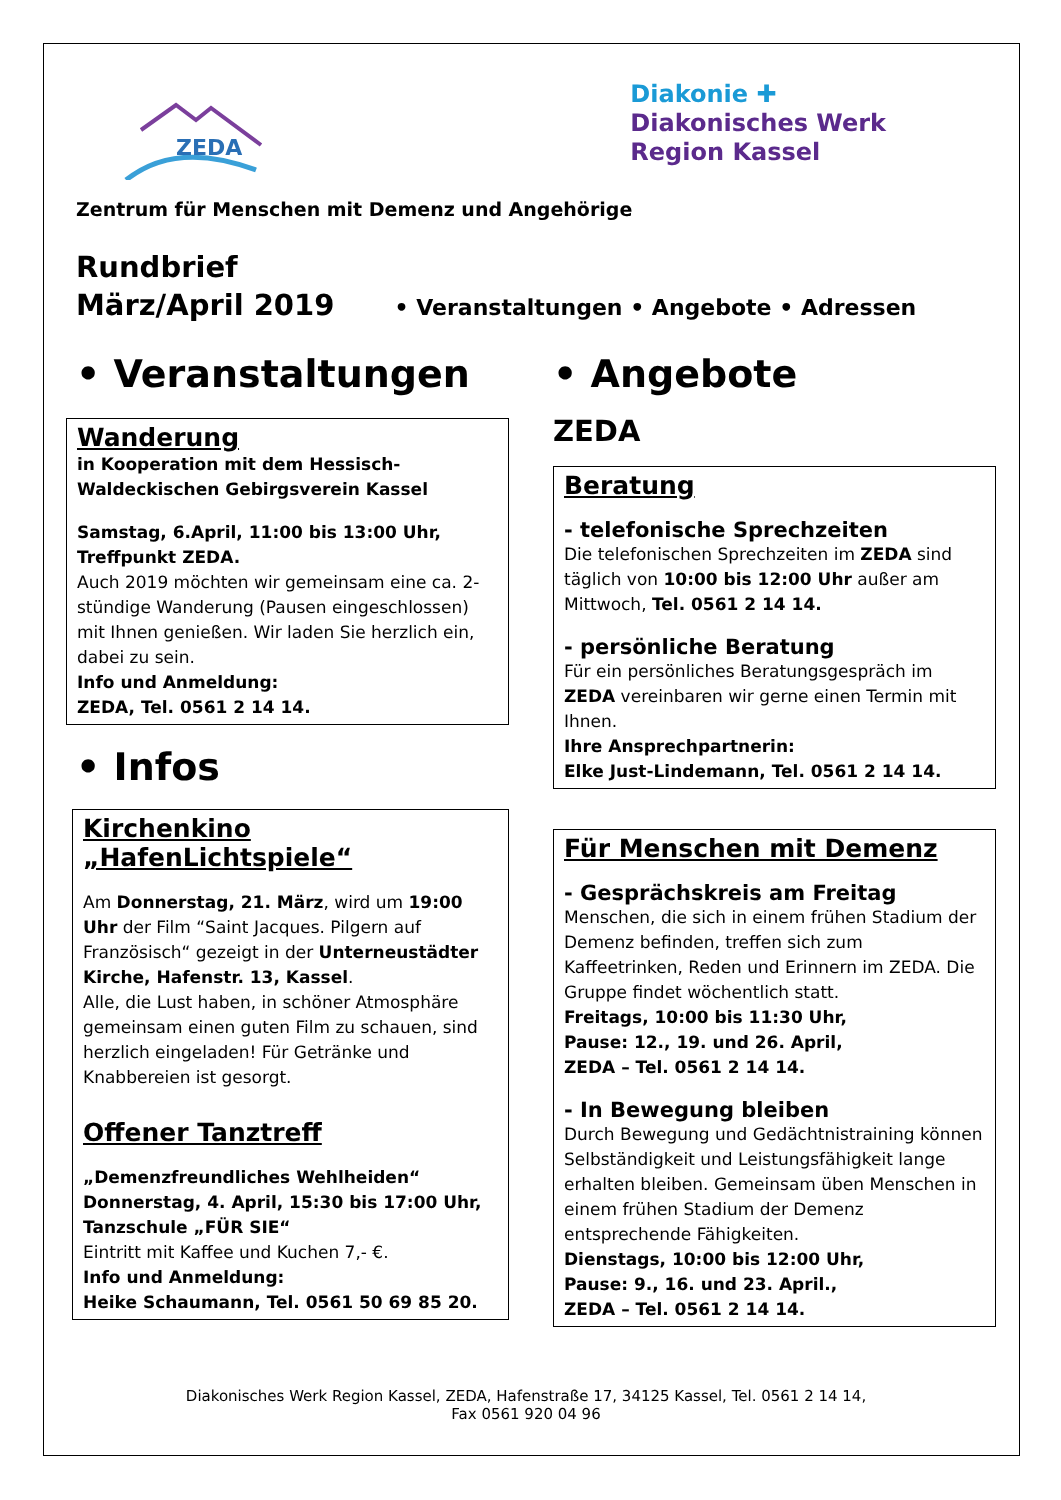ZEDA
Diakonie ✚
Diakonisches Werk
Region Kassel
Zentrum für Menschen mit Demenz und Angehörige
Rundbrief
März/April 2019 • Veranstaltungen • Angebote • Adressen
• Veranstaltungen
Wanderung
in Kooperation mit dem Hessisch-Waldeckischen Gebirgsverein Kassel
Samstag, 6.April, 11:00 bis 13:00 Uhr, Treffpunkt ZEDA.
Auch 2019 möchten wir gemeinsam eine ca. 2-stündige Wanderung (Pausen eingeschlossen) mit Ihnen genießen. Wir laden Sie herzlich ein, dabei zu sein.
Info und Anmeldung:
ZEDA, Tel. 0561 2 14 14.
• Infos
Kirchenkino
„HafenLichtspiele“
Am Donnerstag, 21. März, wird um 19:00 Uhr der Film “Saint Jacques. Pilgern auf Französisch“ gezeigt in der Unterneustädter Kirche, Hafenstr. 13, Kassel.
Alle, die Lust haben, in schöner Atmosphäre gemeinsam einen guten Film zu schauen, sind herzlich eingeladen! Für Getränke und Knabbereien ist gesorgt.
Offener Tanztreff
„Demenzfreundliches Wehlheiden“
Donnerstag, 4. April, 15:30 bis 17:00 Uhr, Tanzschule „FÜR SIE“
Eintritt mit Kaffee und Kuchen 7,- €.
Info und Anmeldung:
Heike Schaumann, Tel. 0561 50 69 85 20.
• Angebote
ZEDA
Beratung
- telefonische Sprechzeiten
Die telefonischen Sprechzeiten im ZEDA sind täglich von 10:00 bis 12:00 Uhr außer am Mittwoch, Tel. 0561 2 14 14.
- persönliche Beratung
Für ein persönliches Beratungsgespräch im ZEDA vereinbaren wir gerne einen Termin mit Ihnen.
Ihre Ansprechpartnerin:
Elke Just-Lindemann, Tel. 0561 2 14 14.
Für Menschen mit Demenz
- Gesprächskreis am Freitag
Menschen, die sich in einem frühen Stadium der Demenz befinden, treffen sich zum Kaffeetrinken, Reden und Erinnern im ZEDA. Die Gruppe findet wöchentlich statt.
Freitags, 10:00 bis 11:30 Uhr,
Pause: 12., 19. und 26. April,
ZEDA – Tel. 0561 2 14 14.
- In Bewegung bleiben
Durch Bewegung und Gedächtnistraining können Selbständigkeit und Leistungsfähigkeit lange erhalten bleiben. Gemeinsam üben Menschen in einem frühen Stadium der Demenz entsprechende Fähigkeiten.
Dienstags, 10:00 bis 12:00 Uhr,
Pause: 9., 16. und 23. April.,
ZEDA – Tel. 0561 2 14 14.
Diakonisches Werk Region Kassel, ZEDA, Hafenstraße 17, 34125 Kassel, Tel. 0561 2 14 14,
Fax 0561 920 04 96